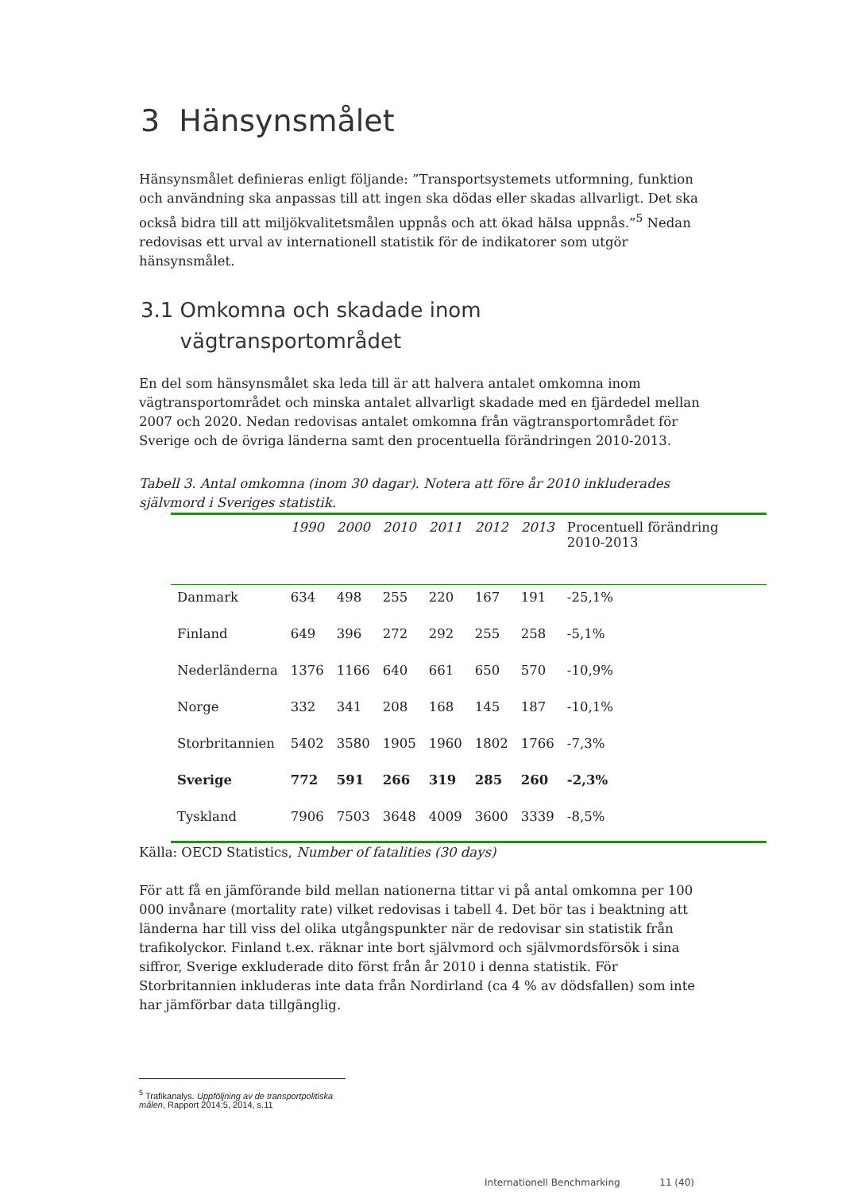3 Hänsynsmålet
Hänsynsmålet definieras enligt följande: ”Transportsystemets utformning, funktion och användning ska anpassas till att ingen ska dödas eller skadas allvarligt. Det ska också bidra till att miljökvalitetsmålen uppnås och att ökad hälsa uppnås.”<sup>5</sup> Nedan redovisas ett urval av internationell statistik för de indikatorer som utgör hänsynsmålet.
3.1 Omkomna och skadade inom
vägtransportområdet
En del som hänsynsmålet ska leda till är att halvera antalet omkomna inom vägtransportområdet och minska antalet allvarligt skadade med en fjärdedel mellan 2007 och 2020. Nedan redovisas antalet omkomna från vägtransportområdet för Sverige och de övriga länderna samt den procentuella förändringen 2010-2013.
Tabell 3. Antal omkomna (inom 30 dagar). Notera att före år 2010 inkluderades självmord i Sveriges statistik.
| | 1990 | 2000 | 2010 | 2011 | 2012 | 2013 | Procentuell förändring 2010-2013 |
| --- | --- | --- | --- | --- | --- | --- | --- |
| Danmark | 634 | 498 | 255 | 220 | 167 | 191 | -25,1% |
| Finland | 649 | 396 | 272 | 292 | 255 | 258 | -5,1% |
| Nederländerna | 1376 | 1166 | 640 | 661 | 650 | 570 | -10,9% |
| Norge | 332 | 341 | 208 | 168 | 145 | 187 | -10,1% |
| Storbritannien | 5402 | 3580 | 1905 | 1960 | 1802 | 1766 | -7,3% |
| Sverige | 772 | 591 | 266 | 319 | 285 | 260 | -2,3% |
| Tyskland | 7906 | 7503 | 3648 | 4009 | 3600 | 3339 | -8,5% |
Källa: OECD Statistics, Number of fatalities (30 days)
För att få en jämförande bild mellan nationerna tittar vi på antal omkomna per 100 000 invånare (mortality rate) vilket redovisas i tabell 4. Det bör tas i beaktning att länderna har till viss del olika utgångspunkter när de redovisar sin statistik från trafikolyckor. Finland t.ex. räknar inte bort självmord och självmordsförsök i sina siffror, Sverige exkluderade dito först från år 2010 i denna statistik. För Storbritannien inkluderas inte data från Nordirland (ca 4 % av dödsfallen) som inte har jämförbar data tillgänglig.
<sup>5</sup> Trafikanalys. Uppföljning av de transportpolitiska målen, Rapport 2014:5, 2014, s.11
Internationell Benchmarking 11 (40)